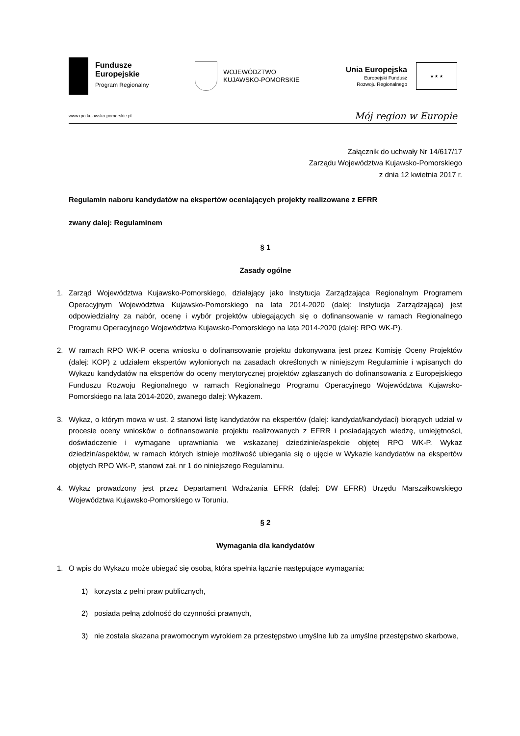Fundusze
Europejskie
Program Regionalny
WOJEWÓDZTWO
KUJAWSKO-POMORSKIE
Unia Europejska
Europejski Fundusz
Rozwoju Regionalnego
★ ★ ★
www.rpo.kujawsko-pomorskie.pl Mój region w Europie
Załącznik do uchwały Nr 14/617/17
Zarządu Województwa Kujawsko-Pomorskiego
z dnia 12 kwietnia 2017 r.
Regulamin naboru kandydatów na ekspertów oceniających projekty realizowane z EFRR
zwany dalej: Regulaminem
§ 1
Zasady ogólne
1. Zarząd Województwa Kujawsko-Pomorskiego, działający jako Instytucja Zarządzająca Regionalnym Programem Operacyjnym Województwa Kujawsko-Pomorskiego na lata 2014-2020 (dalej: Instytucja Zarządzająca) jest odpowiedzialny za nabór, ocenę i wybór projektów ubiegających się o dofinansowanie w ramach Regionalnego Programu Operacyjnego Województwa Kujawsko-Pomorskiego na lata 2014-2020 (dalej: RPO WK-P).
2. W ramach RPO WK-P ocena wniosku o dofinansowanie projektu dokonywana jest przez Komisję Oceny Projektów (dalej: KOP) z udziałem ekspertów wyłonionych na zasadach określonych w niniejszym Regulaminie i wpisanych do Wykazu kandydatów na ekspertów do oceny merytorycznej projektów zgłaszanych do dofinansowania z Europejskiego Funduszu Rozwoju Regionalnego w ramach Regionalnego Programu Operacyjnego Województwa Kujawsko-Pomorskiego na lata 2014-2020, zwanego dalej: Wykazem.
3. Wykaz, o którym mowa w ust. 2 stanowi listę kandydatów na ekspertów (dalej: kandydat/kandydaci) biorących udział w procesie oceny wniosków o dofinansowanie projektu realizowanych z EFRR i posiadających wiedzę, umiejętności, doświadczenie i wymagane uprawniania we wskazanej dziedzinie/aspekcie objętej RPO WK-P. Wykaz dziedzin/aspektów, w ramach których istnieje możliwość ubiegania się o ujęcie w Wykazie kandydatów na ekspertów objętych RPO WK-P, stanowi zał. nr 1 do niniejszego Regulaminu.
4. Wykaz prowadzony jest przez Departament Wdrażania EFRR (dalej: DW EFRR) Urzędu Marszałkowskiego Województwa Kujawsko-Pomorskiego w Toruniu.
§ 2
Wymagania dla kandydatów
1. O wpis do Wykazu może ubiegać się osoba, która spełnia łącznie następujące wymagania:
1) korzysta z pełni praw publicznych,
2) posiada pełną zdolność do czynności prawnych,
3) nie została skazana prawomocnym wyrokiem za przestępstwo umyślne lub za umyślne przestępstwo skarbowe,